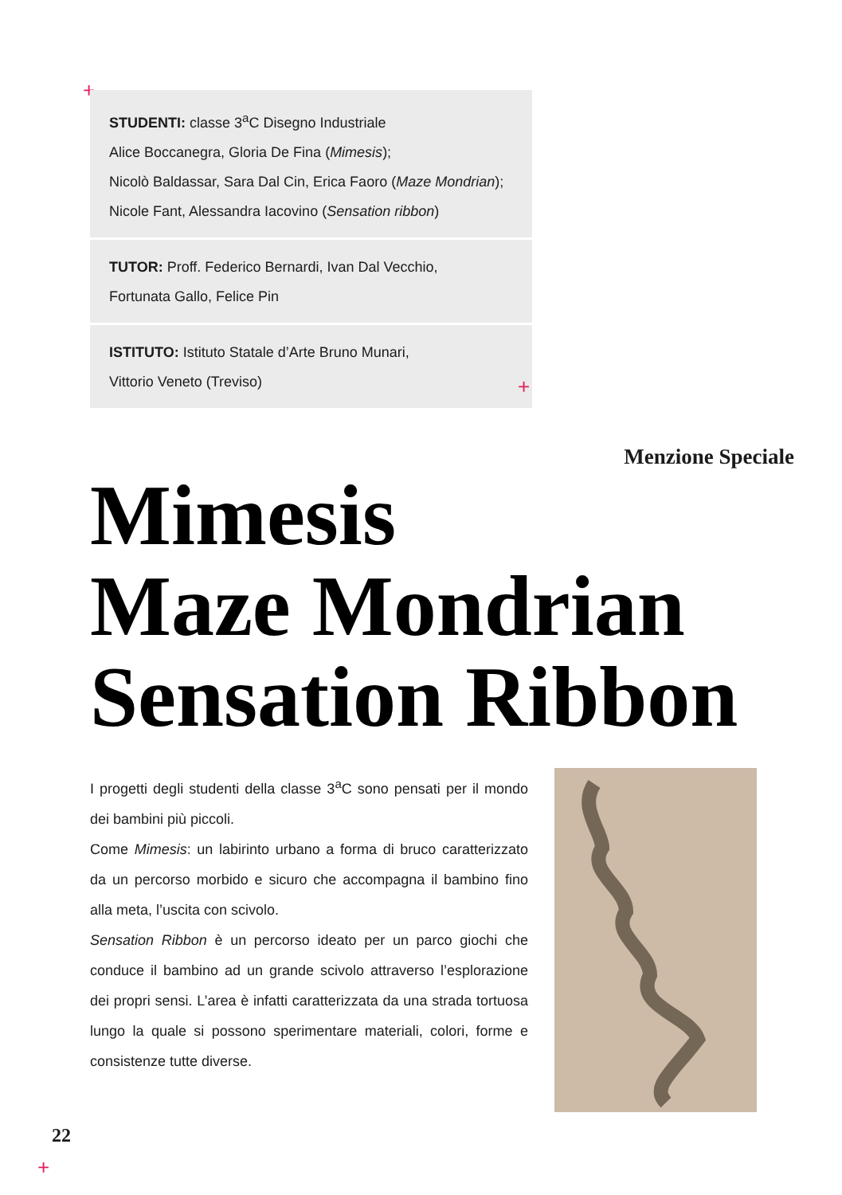+
STUDENTI: classe 3<sup>a</sup>C Disegno Industriale
Alice Boccanegra, Gloria De Fina (Mimesis);
Nicolò Baldassar, Sara Dal Cin, Erica Faoro (Maze Mondrian);
Nicole Fant, Alessandra Iacovino (Sensation ribbon)
TUTOR: Proff. Federico Bernardi, Ivan Dal Vecchio,
Fortunata Gallo, Felice Pin
ISTITUTO: Istituto Statale d’Arte Bruno Munari,
Vittorio Veneto (Treviso)
+
Menzione Speciale
Mimesis
Maze Mondrian
Sensation Ribbon
I progetti degli studenti della classe 3<sup>a</sup>C sono pensati per il mondo dei bambini più piccoli.
Come Mimesis: un labirinto urbano a forma di bruco caratterizzato da un percorso morbido e sicuro che accompagna il bambino fino alla meta, l’uscita con scivolo.
Sensation Ribbon è un percorso ideato per un parco giochi che conduce il bambino ad un grande scivolo attraverso l’esplorazione dei propri sensi. L’area è infatti caratterizzata da una strada tortuosa lungo la quale si possono sperimentare materiali, colori, forme e consistenze tutte diverse.
22
+